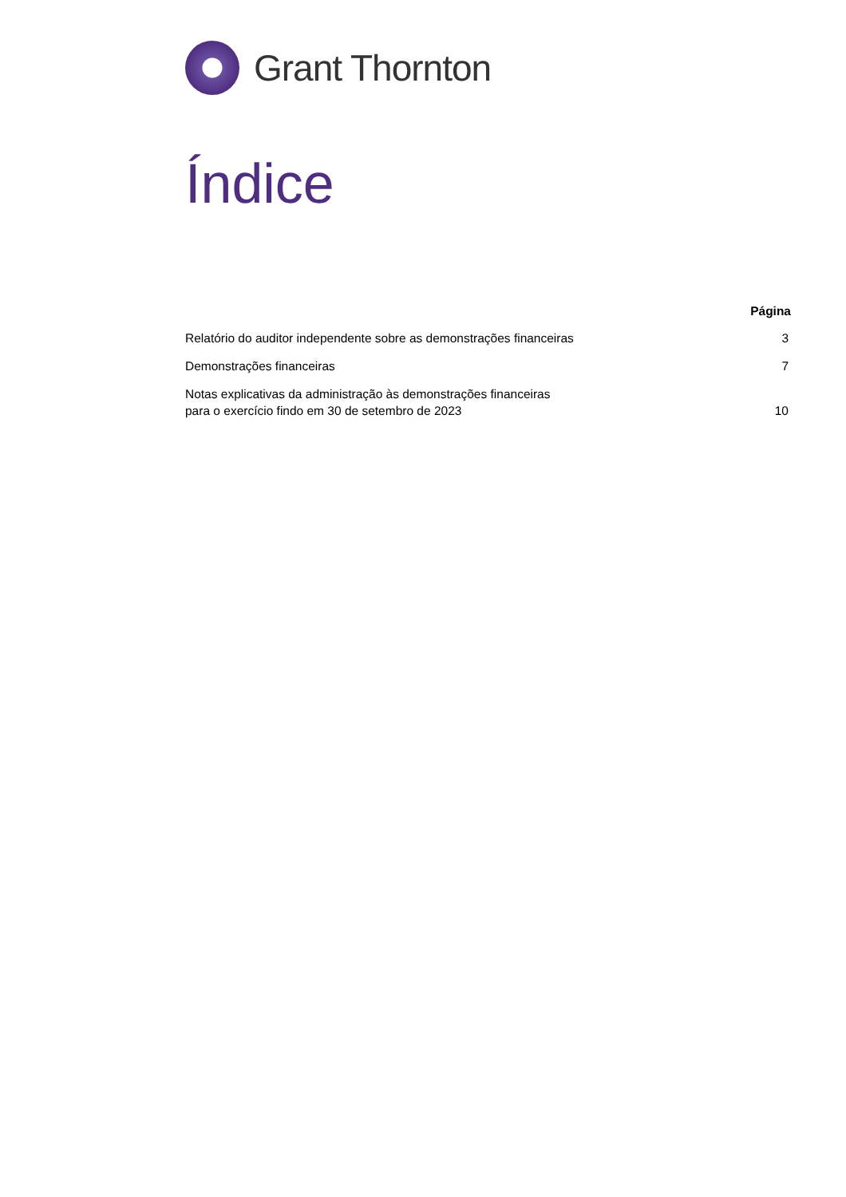Grant Thornton
Índice
| | Página |
| --- | --- |
| Relatório do auditor independente sobre as demonstrações financeiras | 3 |
| Demonstrações financeiras | 7 |
| Notas explicativas da administração às demonstrações financeiras para o exercício findo em 30 de setembro de 2023 | 10 |